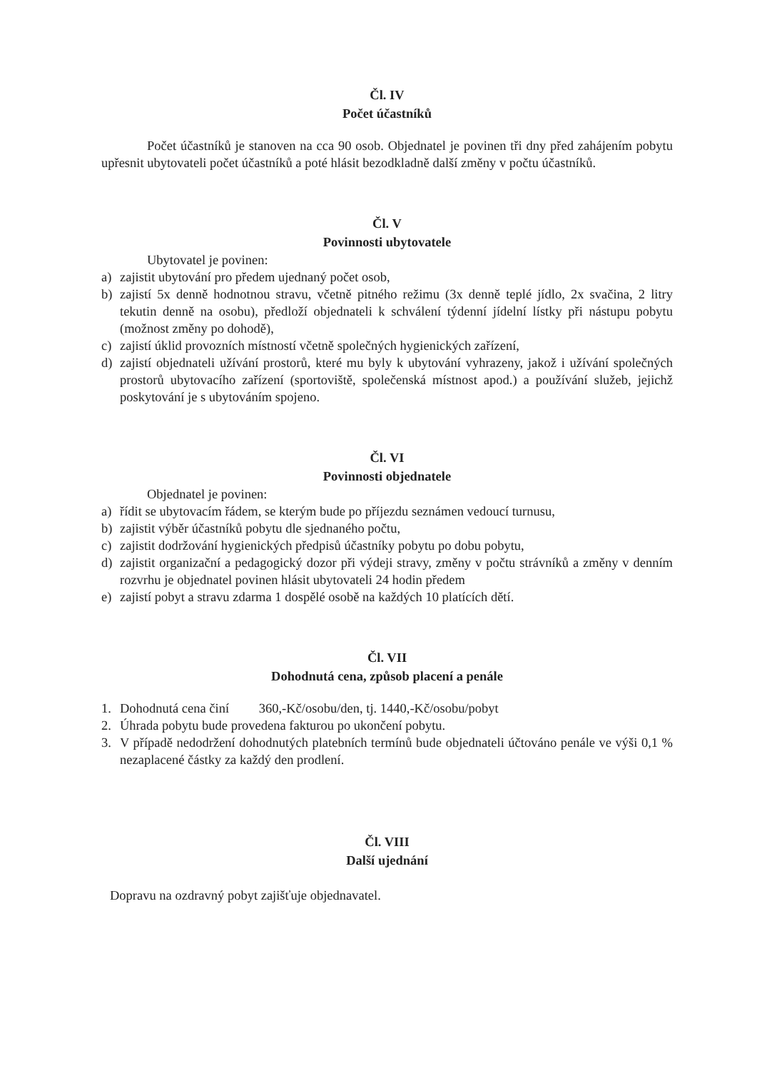Čl. IV
Počet účastníků
Počet účastníků je stanoven na cca 90 osob. Objednatel je povinen tři dny před zahájením pobytu upřesnit ubytovateli počet účastníků a poté hlásit bezodkladně další změny v počtu účastníků.
Čl. V
Povinnosti ubytovatele
Ubytovatel je povinen:
a) zajistit ubytování pro předem ujednaný počet osob,
b) zajistí 5x denně hodnotnou stravu, včetně pitného režimu (3x denně teplé jídlo, 2x svačina, 2 litry tekutin denně na osobu), předloží objednateli k schválení týdenní jídelní lístky při nástupu pobytu (možnost změny po dohodě),
c) zajistí úklid provozních místností včetně společných hygienických zařízení,
d) zajistí objednateli užívání prostorů, které mu byly k ubytování vyhrazeny, jakož i užívání společných prostorů ubytovacího zařízení (sportoviště, společenská místnost apod.) a používání služeb, jejichž poskytování je s ubytováním spojeno.
Čl. VI
Povinnosti objednatele
Objednatel je povinen:
a) řídit se ubytovacím řádem, se kterým bude po příjezdu seznámen vedoucí turnusu,
b) zajistit výběr účastníků pobytu dle sjednaného počtu,
c) zajistit dodržování hygienických předpisů účastníky pobytu po dobu pobytu,
d) zajistit organizační a pedagogický dozor při výdeji stravy, změny v počtu strávníků a změny v denním rozvrhu je objednatel povinen hlásit ubytovateli 24 hodin předem
e) zajistí pobyt a stravu zdarma 1 dospělé osobě na každých 10 platících dětí.
Čl. VII
Dohodnutá cena, způsob placení a penále
1. Dohodnutá cena činí 360,-Kč/osobu/den, tj. 1440,-Kč/osobu/pobyt
2. Úhrada pobytu bude provedena fakturou po ukončení pobytu.
3. V případě nedodržení dohodnutých platebních termínů bude objednateli účtováno penále ve výši 0,1 % nezaplacené částky za každý den prodlení.
Čl. VIII
Další ujednání
Dopravu na ozdravný pobyt zajišťuje objednavatel.